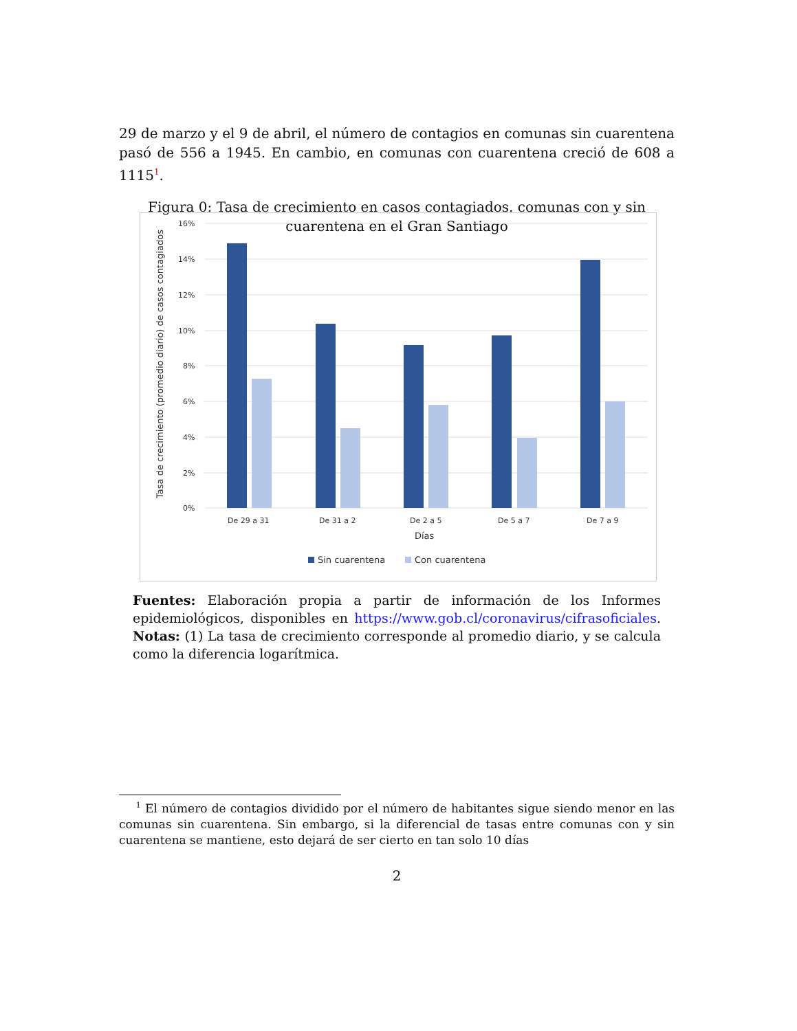29 de marzo y el 9 de abril, el número de contagios en comunas sin cuarentena pasó de 556 a 1945. En cambio, en comunas con cuarentena creció de 608 a 1115<sup>1</sup>.
Figura 0: Tasa de crecimiento en casos contagiados. comunas con y sin cuarentena en el Gran Santiago
16%
14%
12%
10%
8%
6%
4%
2%
0%
De 29 a 31
De 31 a 2
De 2 a 5
De 5 a 7
De 7 a 9
Días
Tasa de crecimiento (promedio diario) de casos contagiados
Sin cuarentena
Con cuarentena
Fuentes: Elaboración propia a partir de información de los Informes epidemiológicos, disponibles en https://www.gob.cl/coronavirus/cifrasoficiales. Notas: (1) La tasa de crecimiento corresponde al promedio diario, y se calcula como la diferencia logarítmica.
<sup>1</sup> El número de contagios dividido por el número de habitantes sigue siendo menor en las comunas sin cuarentena. Sin embargo, si la diferencial de tasas entre comunas con y sin cuarentena se mantiene, esto dejará de ser cierto en tan solo 10 días
2